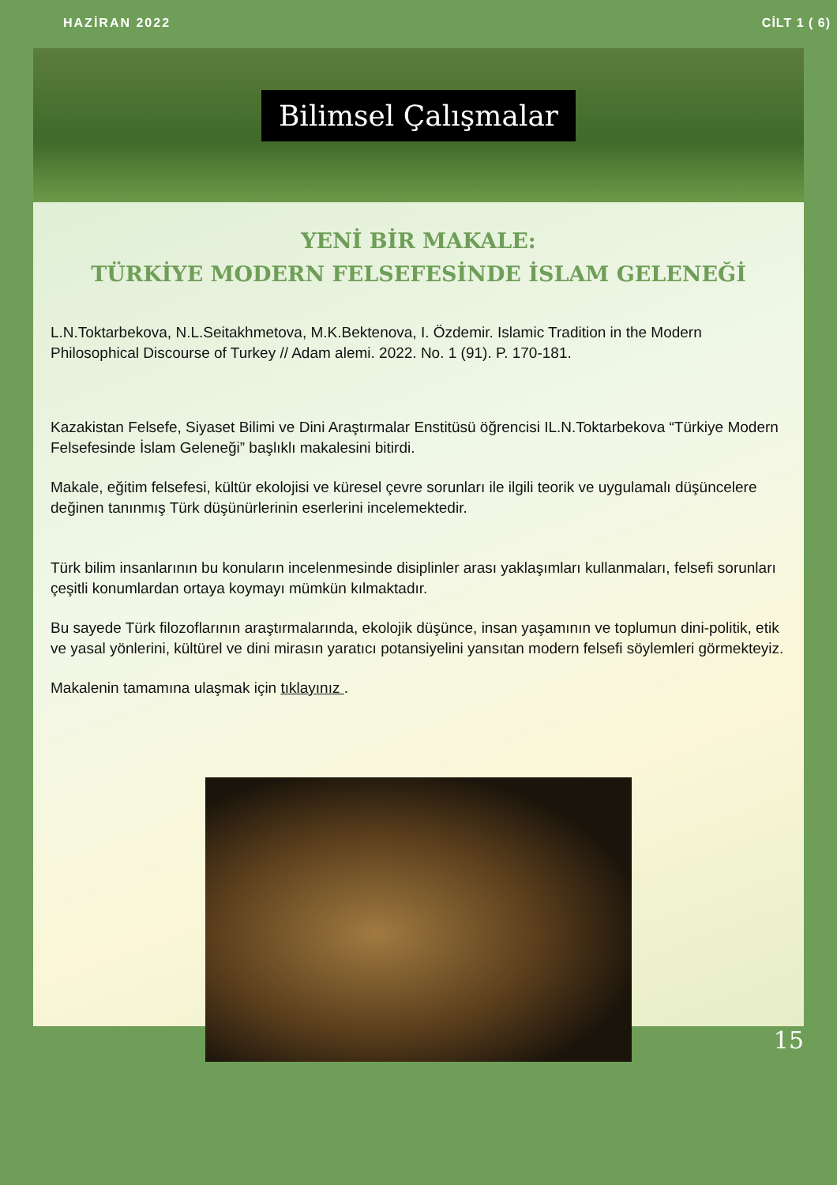HAZİRAN 2022 CİLT 1 ( 6)
Bilimsel Çalışmalar
YENİ BİR MAKALE:
TÜRKİYE MODERN FELSEFESİNDE İSLAM GELENEĞİ
L.N.Toktarbekova, N.L.Seitakhmetova, M.K.Bektenova, I. Özdemir. Islamic Tradition in the Modern Philosophical Discourse of Turkey // Adam alemi. 2022. No. 1 (91). P. 170-181.
Kazakistan Felsefe, Siyaset Bilimi ve Dini Araştırmalar Enstitüsü öğrencisi IL.N.Toktarbekova “Türkiye Modern Felsefesinde İslam Geleneği” başlıklı makalesini bitirdi.
Makale, eğitim felsefesi, kültür ekolojisi ve küresel çevre sorunları ile ilgili teorik ve uygulamalı düşüncelere değinen tanınmış Türk düşünürlerinin eserlerini incelemektedir.
Türk bilim insanlarının bu konuların incelenmesinde disiplinler arası yaklaşımları kullanmaları, felsefi sorunları çeşitli konumlardan ortaya koymayı mümkün kılmaktadır.
Bu sayede Türk filozoflarının araştırmalarında, ekolojik düşünce, insan yaşamının ve toplumun dini-politik, etik ve yasal yönlerini, kültürel ve dini mirasın yaratıcı potansiyelini yansıtan modern felsefi söylemleri görmekteyiz.
Makalenin tamamına ulaşmak için tıklayınız .
15